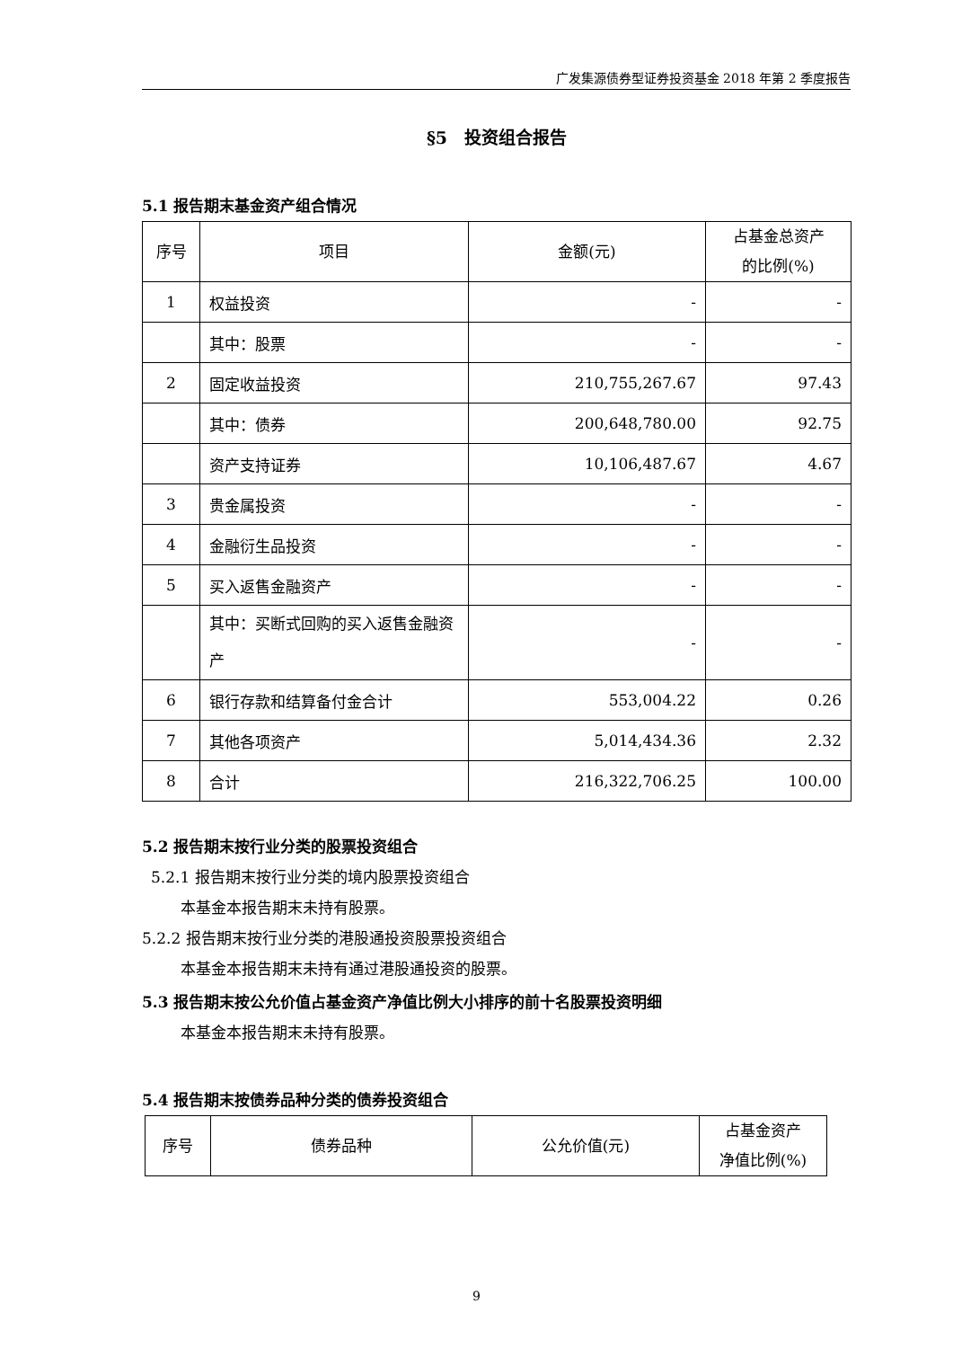广发集源债券型证券投资基金 2018 年第 2 季度报告
§5　投资组合报告
5.1 报告期末基金资产组合情况
| 序号 | 项目 | 金额(元) | 占基金总资产 的比例(%) |
| --- | --- | --- | --- |
| 1 | 权益投资 | - | - |
| | 其中：股票 | - | - |
| 2 | 固定收益投资 | 210,755,267.67 | 97.43 |
| | 其中：债券 | 200,648,780.00 | 92.75 |
| | 资产支持证券 | 10,106,487.67 | 4.67 |
| 3 | 贵金属投资 | - | - |
| 4 | 金融衍生品投资 | - | - |
| 5 | 买入返售金融资产 | - | - |
| | 其中：买断式回购的买入返售金融资产 | - | - |
| 6 | 银行存款和结算备付金合计 | 553,004.22 | 0.26 |
| 7 | 其他各项资产 | 5,014,434.36 | 2.32 |
| 8 | 合计 | 216,322,706.25 | 100.00 |
5.2 报告期末按行业分类的股票投资组合
5.2.1 报告期末按行业分类的境内股票投资组合
本基金本报告期末未持有股票。
5.2.2 报告期末按行业分类的港股通投资股票投资组合
本基金本报告期末未持有通过港股通投资的股票。
5.3 报告期末按公允价值占基金资产净值比例大小排序的前十名股票投资明细
本基金本报告期末未持有股票。
5.4 报告期末按债券品种分类的债券投资组合
| 序号 | 债券品种 | 公允价值(元) | 占基金资产 净值比例(%) |
| --- | --- | --- | --- |
9